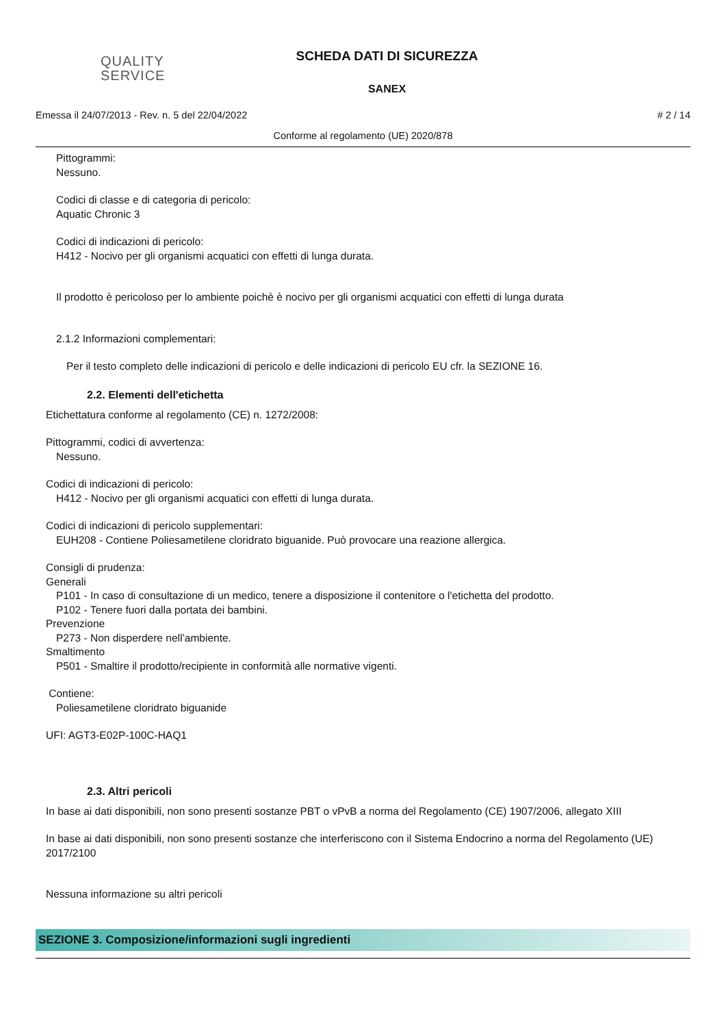QUALITY
SERVICE
SCHEDA DATI DI SICUREZZA
SANEX
Emessa il 24/07/2013 - Rev. n. 5 del 22/04/2022 # 2 / 14
Conforme al regolamento (UE) 2020/878
Pittogrammi:
Nessuno.
Codici di classe e di categoria di pericolo:
Aquatic Chronic 3
Codici di indicazioni di pericolo:
H412 - Nocivo per gli organismi acquatici con effetti di lunga durata.
Il prodotto è pericoloso per lo ambiente poichè è nocivo per gli organismi acquatici con effetti di lunga durata
2.1.2 Informazioni complementari:
Per il testo completo delle indicazioni di pericolo e delle indicazioni di pericolo EU cfr. la SEZIONE 16.
2.2. Elementi dell'etichetta
Etichettatura conforme al regolamento (CE) n. 1272/2008:
Pittogrammi, codici di avvertenza:
Nessuno.
Codici di indicazioni di pericolo:
H412 - Nocivo per gli organismi acquatici con effetti di lunga durata.
Codici di indicazioni di pericolo supplementari:
EUH208 - Contiene Poliesametilene cloridrato biguanide. Può provocare una reazione allergica.
Consigli di prudenza:
Generali
P101 - In caso di consultazione di un medico, tenere a disposizione il contenitore o l'etichetta del prodotto.
P102 - Tenere fuori dalla portata dei bambini.
Prevenzione
P273 - Non disperdere nell’ambiente.
Smaltimento
P501 - Smaltire il prodotto/recipiente in conformità alle normative vigenti.
Contiene:
Poliesametilene cloridrato biguanide
UFI: AGT3-E02P-100C-HAQ1
2.3. Altri pericoli
In base ai dati disponibili, non sono presenti sostanze PBT o vPvB a norma del Regolamento (CE) 1907/2006, allegato XIII
In base ai dati disponibili, non sono presenti sostanze che interferiscono con il Sistema Endocrino a norma del Regolamento (UE) 2017/2100
Nessuna informazione su altri pericoli
SEZIONE 3. Composizione/informazioni sugli ingredienti